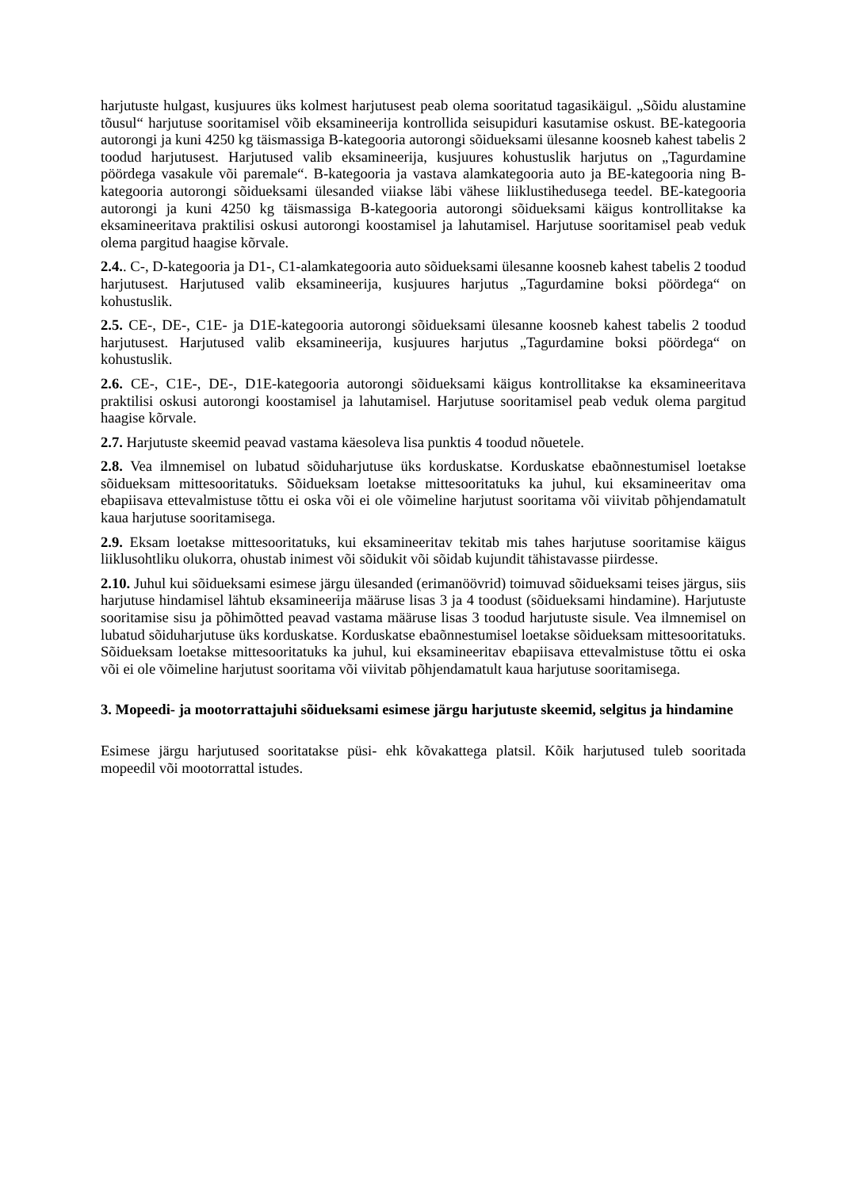harjutuste hulgast, kusjuures üks kolmest harjutusest peab olema sooritatud tagasikäigul. „Sõidu alustamine tõusul“ harjutuse sooritamisel võib eksamineerija kontrollida seisupiduri kasutamise oskust. BE-kategooria autorongi ja kuni 4250 kg täismassiga B-kategooria autorongi sõidueksami ülesanne koosneb kahest tabelis 2 toodud harjutusest. Harjutused valib eksamineerija, kusjuures kohustuslik harjutus on „Tagurdamine pöördega vasakule või paremale“. B-kategooria ja vastava alamkategooria auto ja BE-kategooria ning B-kategooria autorongi sõidueksami ülesanded viiakse läbi vähese liiklustihedusega teedel. BE-kategooria autorongi ja kuni 4250 kg täismassiga B-kategooria autorongi sõidueksami käigus kontrollitakse ka eksamineeritava praktilisi oskusi autorongi koostamisel ja lahutamisel. Harjutuse sooritamisel peab veduk olema pargitud haagise kõrvale.
2.4.. C-, D-kategooria ja D1-, C1-alamkategooria auto sõidueksami ülesanne koosneb kahest tabelis 2 toodud harjutusest. Harjutused valib eksamineerija, kusjuures harjutus „Tagurdamine boksi pöördega“ on kohustuslik.
2.5. CE-, DE-, C1E- ja D1E-kategooria autorongi sõidueksami ülesanne koosneb kahest tabelis 2 toodud harjutusest. Harjutused valib eksamineerija, kusjuures harjutus „Tagurdamine boksi pöördega“ on kohustuslik.
2.6. CE-, C1E-, DE-, D1E-kategooria autorongi sõidueksami käigus kontrollitakse ka eksamineeritava praktilisi oskusi autorongi koostamisel ja lahutamisel. Harjutuse sooritamisel peab veduk olema pargitud haagise kõrvale.
2.7. Harjutuste skeemid peavad vastama käesoleva lisa punktis 4 toodud nõuetele.
2.8. Vea ilmnemisel on lubatud sõiduharjutuse üks korduskatse. Korduskatse ebaõnnestumisel loetakse sõidueksam mittesooritatuks. Sõidueksam loetakse mittesooritatuks ka juhul, kui eksamineeritav oma ebapiisava ettevalmistuse tõttu ei oska või ei ole võimeline harjutust sooritama või viivitab põhjendamatult kaua harjutuse sooritamisega.
2.9. Eksam loetakse mittesooritatuks, kui eksamineeritav tekitab mis tahes harjutuse sooritamise käigus liiklusohtliku olukorra, ohustab inimest või sõidukit või sõidab kujundit tähistavasse piirdesse.
2.10. Juhul kui sõidueksami esimese järgu ülesanded (erimanöövrid) toimuvad sõidueksami teises järgus, siis harjutuse hindamisel lähtub eksamineerija määruse lisas 3 ja 4 toodust (sõidueksami hindamine). Harjutuste sooritamise sisu ja põhimõtted peavad vastama määruse lisas 3 toodud harjutuste sisule. Vea ilmnemisel on lubatud sõiduharjutuse üks korduskatse. Korduskatse ebaõnnestumisel loetakse sõidueksam mittesooritatuks. Sõidueksam loetakse mittesooritatuks ka juhul, kui eksamineeritav ebapiisava ettevalmistuse tõttu ei oska või ei ole võimeline harjutust sooritama või viivitab põhjendamatult kaua harjutuse sooritamisega.
3. Mopeedi- ja mootorrattajuhi sõidueksami esimese järgu harjutuste skeemid, selgitus ja hindamine
Esimese järgu harjutused sooritatakse püsi- ehk kõvakattega platsil. Kõik harjutused tuleb sooritada mopeedil või mootorrattal istudes.